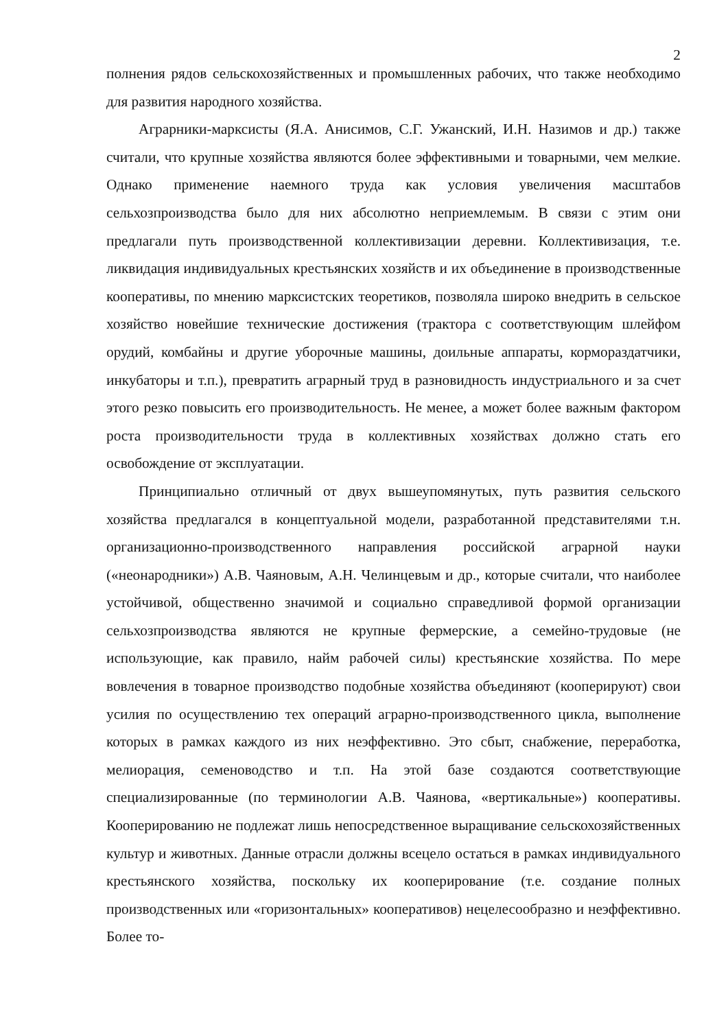2
полнения рядов сельскохозяйственных и промышленных рабочих, что также необходимо для развития народного хозяйства.
Аграрники-марксисты (Я.А. Анисимов, С.Г. Ужанский, И.Н. Назимов и др.) также считали, что крупные хозяйства являются более эффективными и товарными, чем мелкие. Однако применение наемного труда как условия увеличения масштабов сельхозпроизводства было для них абсолютно неприемлемым. В связи с этим они предлагали путь производственной коллективизации деревни. Коллективизация, т.е. ликвидация индивидуальных крестьянских хозяйств и их объединение в производственные кооперативы, по мнению марксистских теоретиков, позволяла широко внедрить в сельское хозяйство новейшие технические достижения (трактора с соответствующим шлейфом орудий, комбайны и другие уборочные машины, доильные аппараты, кормораздатчики, инкубаторы и т.п.), превратить аграрный труд в разновидность индустриального и за счет этого резко повысить его производительность. Не менее, а может более важным фактором роста производительности труда в коллективных хозяйствах должно стать его освобождение от эксплуатации.
Принципиально отличный от двух вышеупомянутых, путь развития сельского хозяйства предлагался в концептуальной модели, разработанной представителями т.н. организационно-производственного направления российской аграрной науки («неонародники») А.В. Чаяновым, А.Н. Челинцевым и др., которые считали, что наиболее устойчивой, общественно значимой и социально справедливой формой организации сельхозпроизводства являются не крупные фермерские, а семейно-трудовые (не использующие, как правило, найм рабочей силы) крестьянские хозяйства. По мере вовлечения в товарное производство подобные хозяйства объединяют (кооперируют) свои усилия по осуществлению тех операций аграрно-производственного цикла, выполнение которых в рамках каждого из них неэффективно. Это сбыт, снабжение, переработка, мелиорация, семеноводство и т.п. На этой базе создаются соответствующие специализированные (по терминологии А.В. Чаянова, «вертикальные») кооперативы. Кооперированию не подлежат лишь непосредственное выращивание сельскохозяйственных культур и животных. Данные отрасли должны всецело остаться в рамках индивидуального крестьянского хозяйства, поскольку их кооперирование (т.е. создание полных производственных или «горизонтальных» кооперативов) нецелесообразно и неэффективно. Более то-